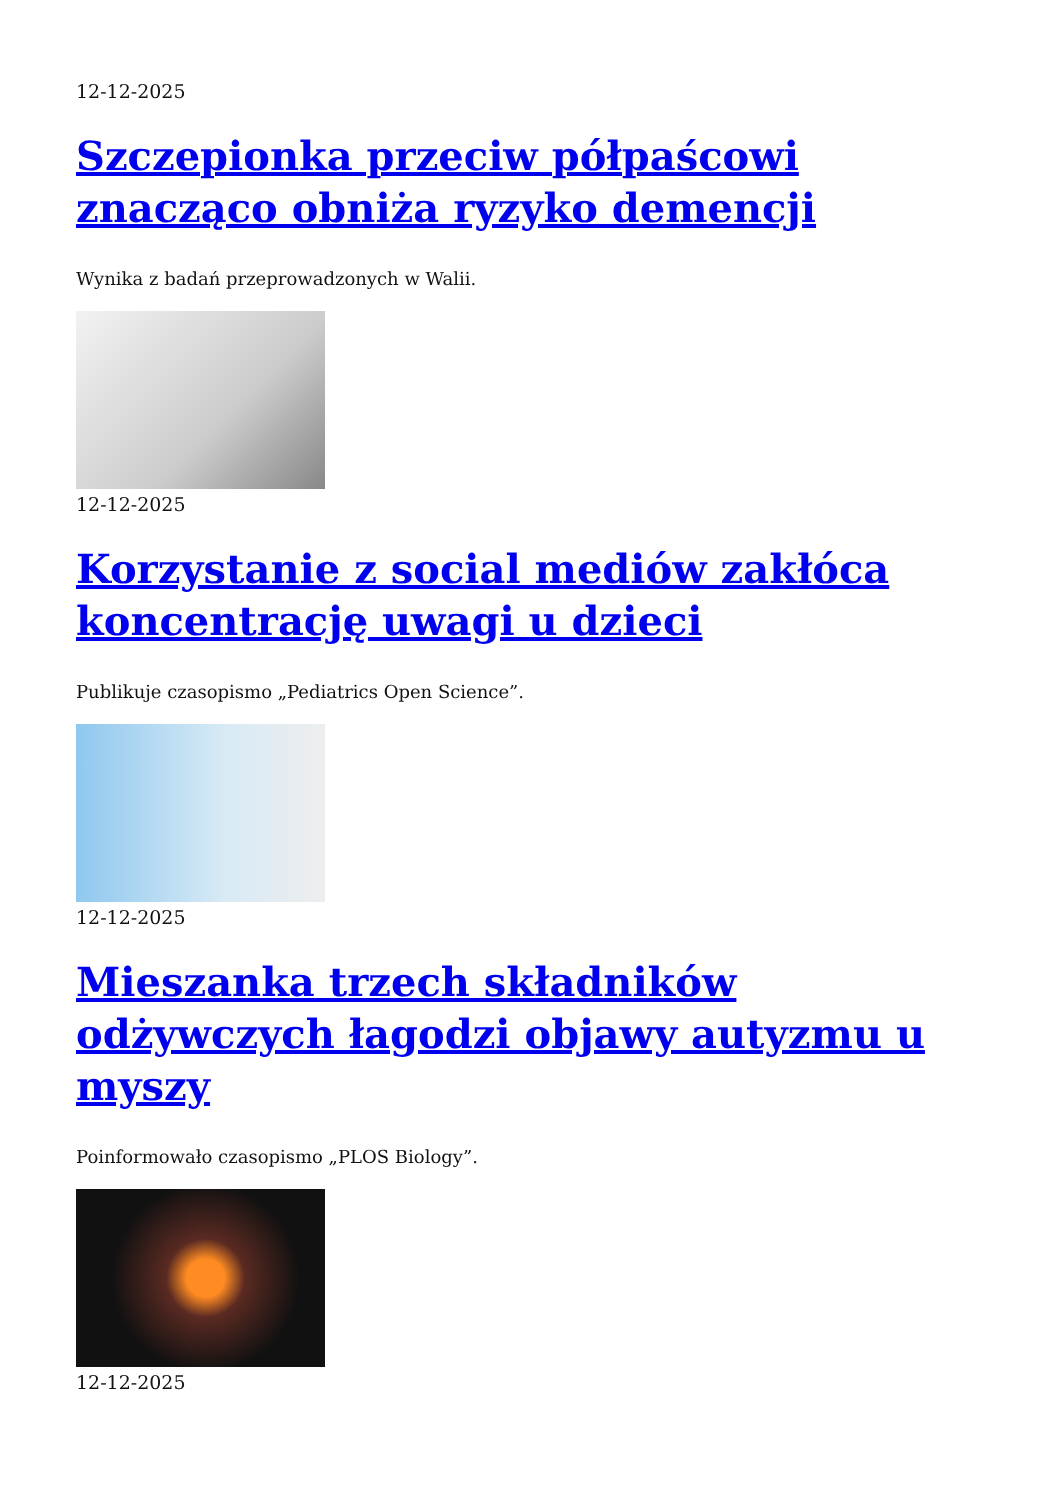12-12-2025
Szczepionka przeciw półpaścowi znacząco obniża ryzyko demencji
Wynika z badań przeprowadzonych w Walii.
12-12-2025
Korzystanie z social mediów zakłóca koncentrację uwagi u dzieci
Publikuje czasopismo „Pediatrics Open Science”.
12-12-2025
Mieszanka trzech składników odżywczych łagodzi objawy autyzmu u myszy
Poinformowało czasopismo „PLOS Biology”.
12-12-2025